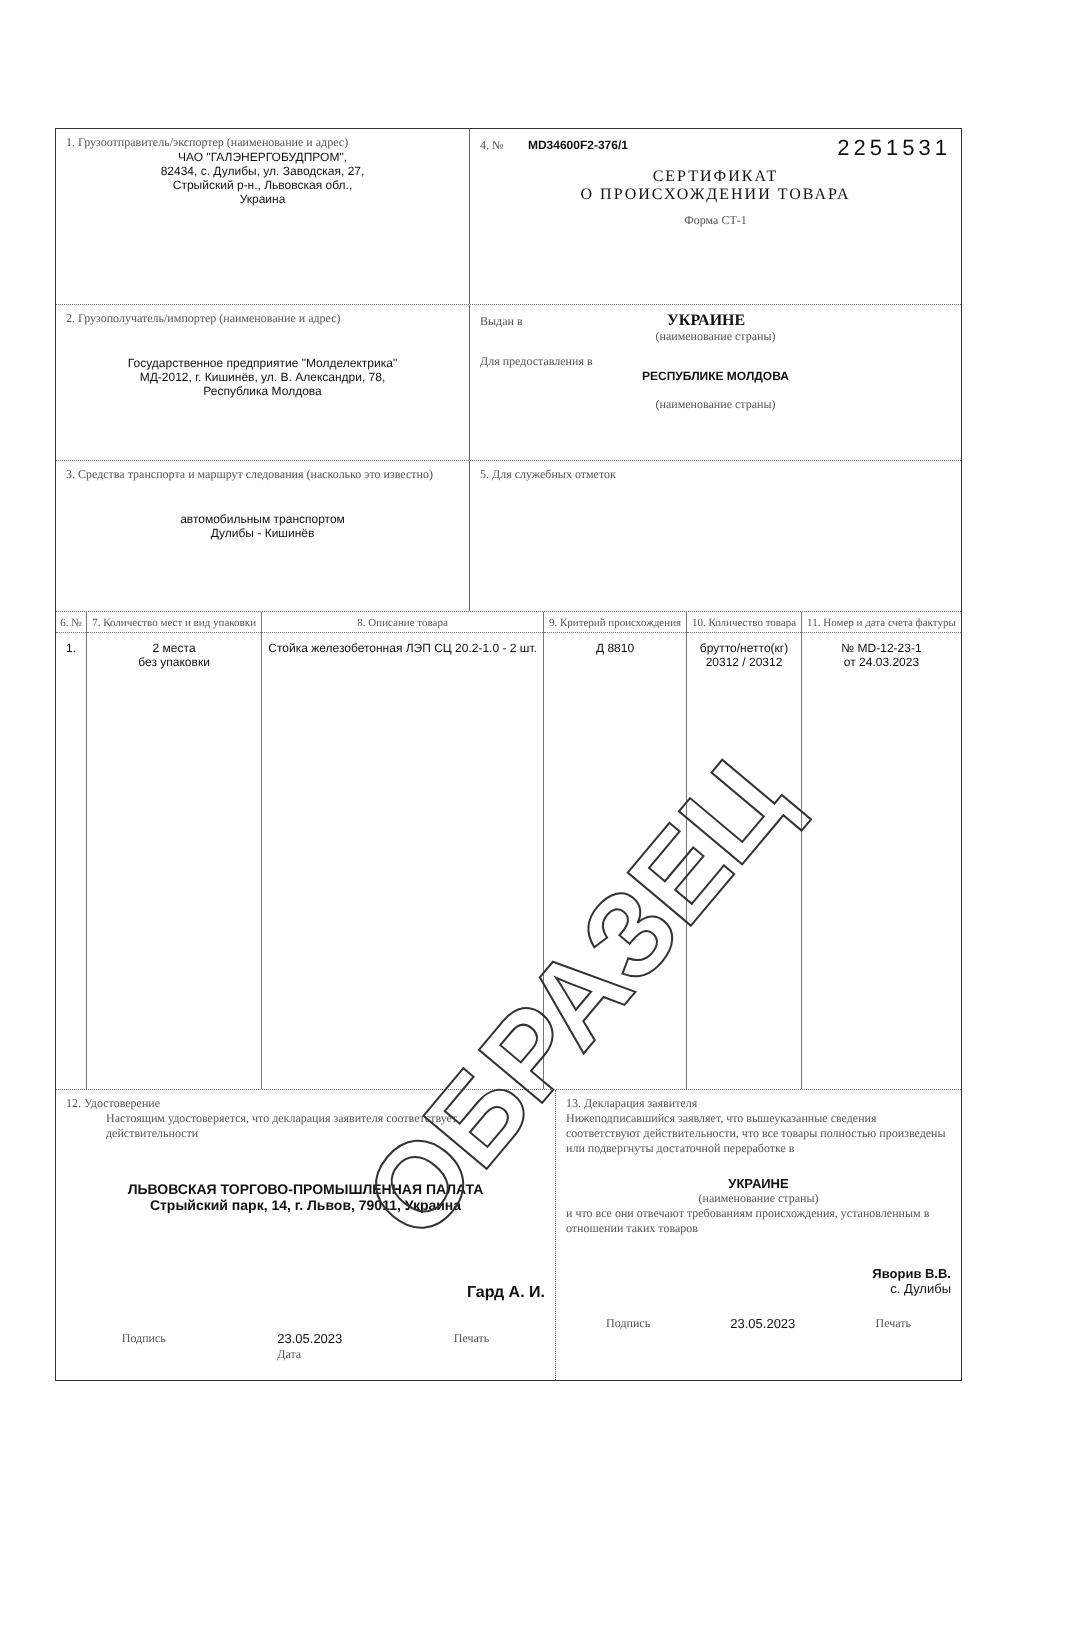1. Грузоотправитель/экспортер (наименование и адрес)
ЧАО "ГАЛЭНЕРГОБУДПРОМ",
82434, с. Дулибы, ул. Заводская, 27,
Стрыйский р-н., Львовская обл.,
Украина
4. № MD34600F2-376/1 2251531
СЕРТИФИКАТ
О ПРОИСХОЖДЕНИИ ТОВАРА
Форма СТ-1
2. Грузополучатель/импортер (наименование и адрес)
Государственное предприятие "Молделектрика"
МД-2012, г. Кишинёв, ул. В. Александри, 78,
Республика Молдова
Выдан в УКРАИНЕ
(наименование страны)
Для предоставления в
РЕСПУБЛИКЕ МОЛДОВА
(наименование страны)
3. Средства транспорта и маршрут следования (насколько это известно)
автомобильным транспортом
Дулибы - Кишинёв
5. Для служебных отметок
| 6. № | 7. Количество мест и вид упаковки | 8. Описание товара | 9. Критерий происхождения | 10. Количество товара | 11. Номер и дата счета фактуры |
| --- | --- | --- | --- | --- | --- |
| 1. | 2 места без упаковки | Стойка железобетонная ЛЭП СЦ 20.2-1.0 - 2 шт. | Д 8810 | брутто/нетто(кг) 20312 / 20312 | № MD-12-23-1 от 24.03.2023 |
12. Удостоверение
Настоящим удостоверяется, что декларация заявителя соответствует действительности
ЛЬВОВСКАЯ ТОРГОВО-ПРОМЫШЛЕННАЯ ПАЛАТА
Стрыйский парк, 14, г. Львов, 79011, Украина
Гард А. И.
Подпись 23.05.2023
Дата Печать
13. Декларация заявителя
Нижеподписавшийся заявляет, что вышеуказанные сведения соответствуют действительности, что все товары полностью произведены или подвергнуты достаточной переработке в
УКРАИНЕ
(наименование страны)
и что все они отвечают требованиям происхождения, установленным в отношении таких товаров
Яворив В.В.
с. Дулибы
Подпись 23.05.2023 Печать
ОБРАЗЕЦ